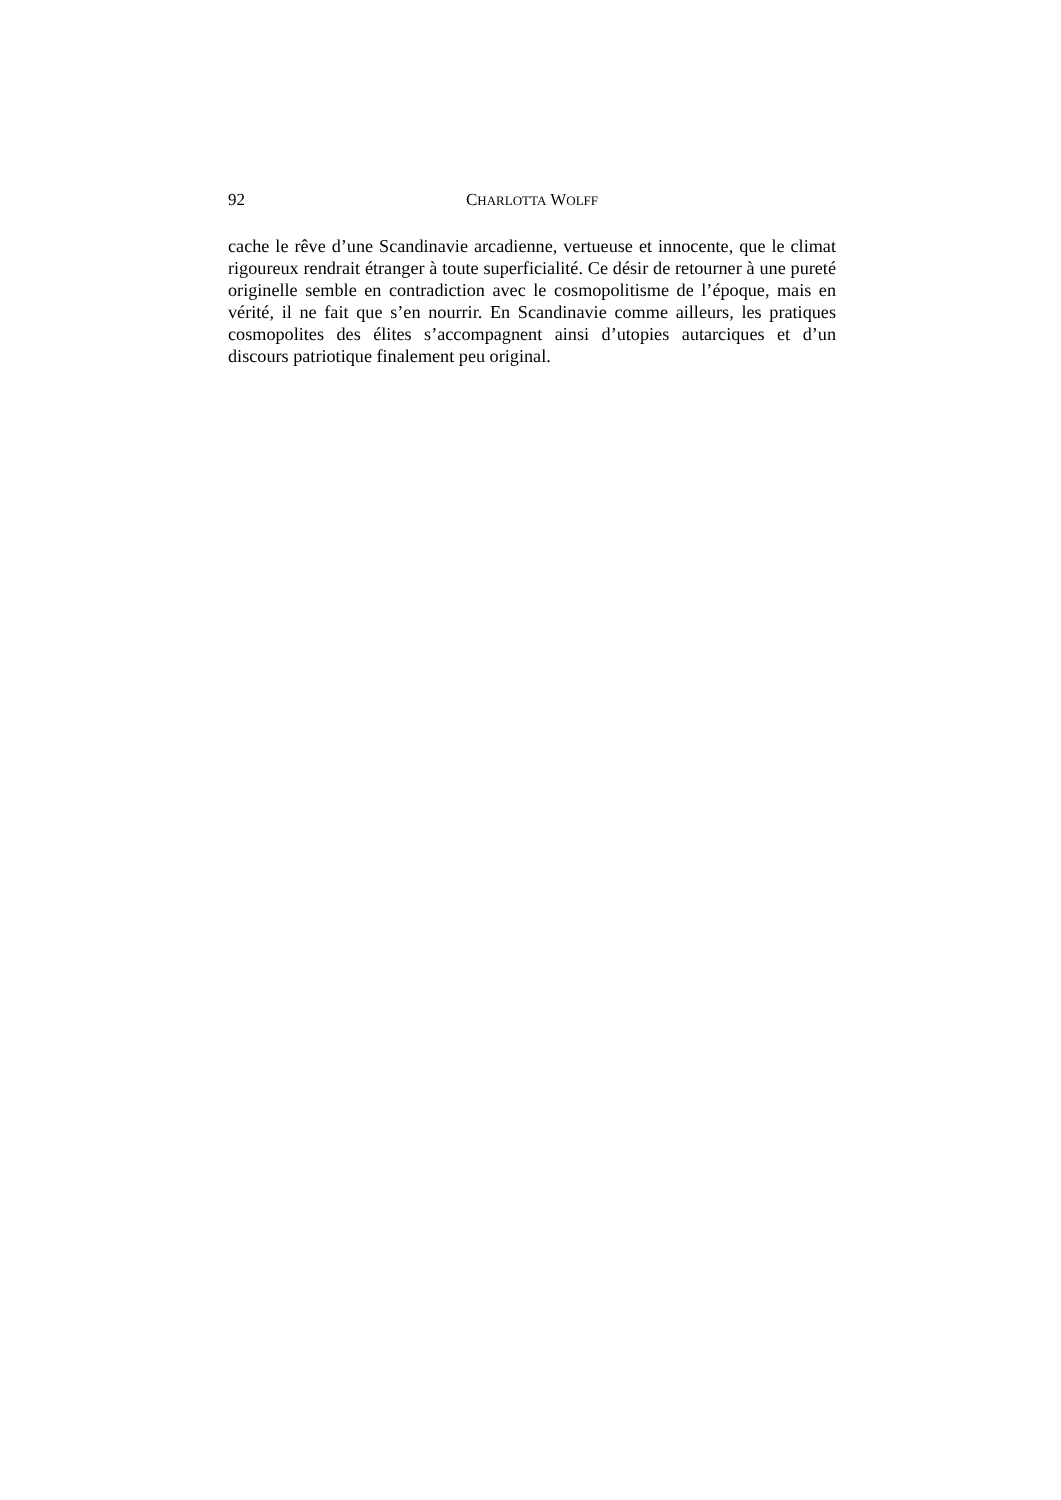92 CHARLOTTA WOLFF
cache le rêve d’une Scandinavie arcadienne, vertueuse et innocente, que le climat rigoureux rendrait étranger à toute superficialité. Ce désir de retourner à une pureté originelle semble en contradiction avec le cosmopolitisme de l’époque, mais en vérité, il ne fait que s’en nourrir. En Scandinavie comme ailleurs, les pratiques cosmopolites des élites s’accompagnent ainsi d’utopies autarciques et d’un discours patriotique finalement peu original.